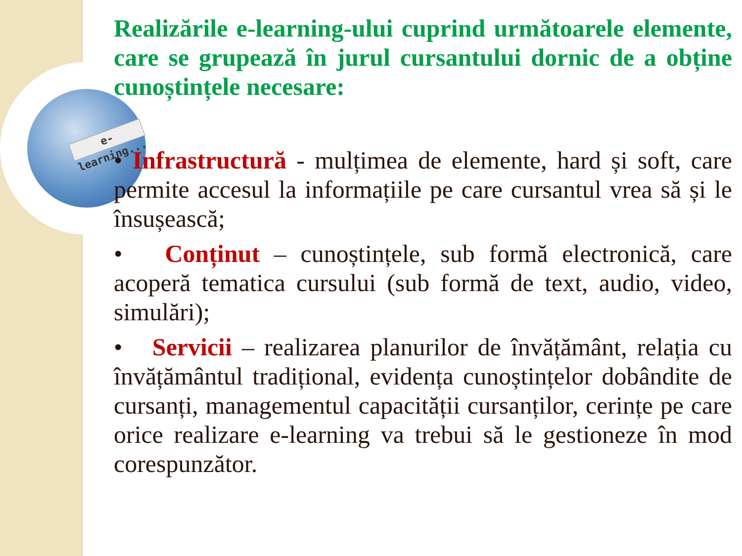e-learning...
Realizările e-learning-ului cuprind următoarele elemente, care se grupează în jurul cursantului dornic de a obține cunoștințele necesare:
• Infrastructură - mulțimea de elemente, hard și soft, care permite accesul la informațiile pe care cursantul vrea să și le însușească;
• Conținut – cunoștințele, sub formă electronică, care acoperă tematica cursului (sub formă de text, audio, video, simulări);
• Servicii – realizarea planurilor de învățământ, relația cu învățământul tradițional, evidența cunoștințelor dobândite de cursanți, managementul capacității cursanților, cerințe pe care orice realizare e-learning va trebui să le gestioneze în mod corespunzător.